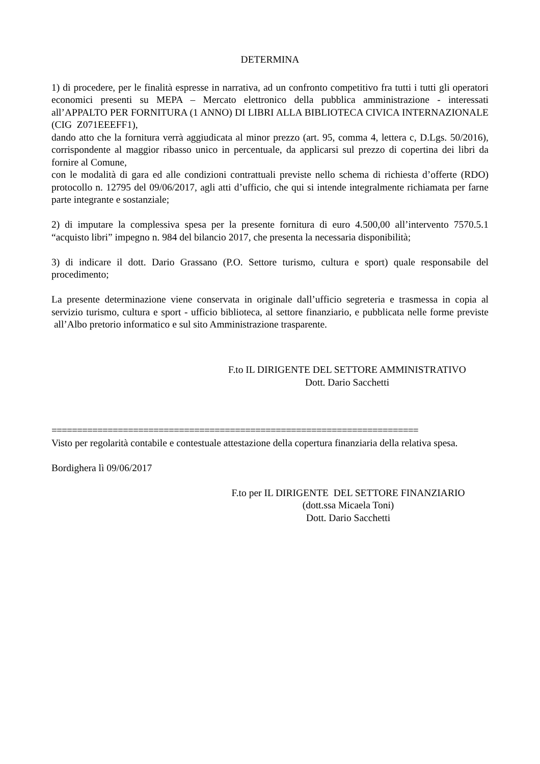DETERMINA
1) di procedere, per le finalità espresse in narrativa, ad un confronto competitivo fra tutti i tutti gli operatori economici presenti su MEPA – Mercato elettronico della pubblica amministrazione - interessati all’APPALTO PER FORNITURA (1 ANNO) DI LIBRI ALLA BIBLIOTECA CIVICA INTERNAZIONALE (CIG Z071EEEFF1),
dando atto che la fornitura verrà aggiudicata al minor prezzo (art. 95, comma 4, lettera c, D.Lgs. 50/2016), corrispondente al maggior ribasso unico in percentuale, da applicarsi sul prezzo di copertina dei libri da fornire al Comune,
con le modalità di gara ed alle condizioni contrattuali previste nello schema di richiesta d’offerte (RDO) protocollo n. 12795 del 09/06/2017, agli atti d’ufficio, che qui si intende integralmente richiamata per farne parte integrante e sostanziale;
2) di imputare la complessiva spesa per la presente fornitura di euro 4.500,00 all’intervento 7570.5.1 “acquisto libri” impegno n. 984 del bilancio 2017, che presenta la necessaria disponibilità;
3) di indicare il dott. Dario Grassano (P.O. Settore turismo, cultura e sport) quale responsabile del procedimento;
La presente determinazione viene conservata in originale dall’ufficio segreteria e trasmessa in copia al servizio turismo, cultura e sport - ufficio biblioteca, al settore finanziario, e pubblicata nelle forme previste all’Albo pretorio informatico e sul sito Amministrazione trasparente.
F.to IL DIRIGENTE DEL SETTORE AMMINISTRATIVO
Dott. Dario Sacchetti
========================================================================
Visto per regolarità contabile e contestuale attestazione della copertura finanziaria della relativa spesa.
Bordighera lì 09/06/2017
F.to per IL DIRIGENTE DEL SETTORE FINANZIARIO
(dott.ssa Micaela Toni)
Dott. Dario Sacchetti